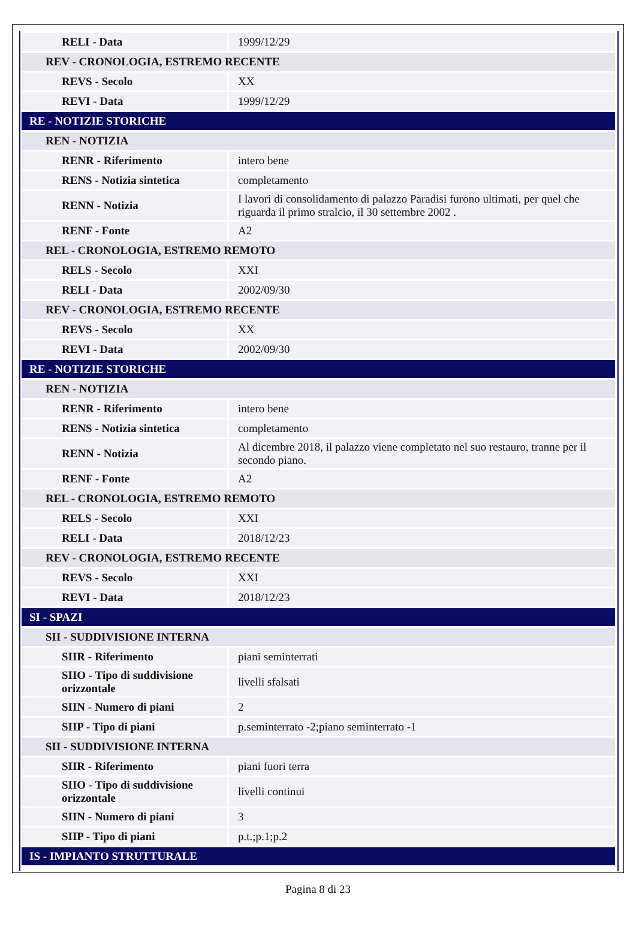| RELI - Data | 1999/12/29 |
| REV - CRONOLOGIA, ESTREMO RECENTE | |
| REVS - Secolo | XX |
| REVI - Data | 1999/12/29 |
| RE - NOTIZIE STORICHE | |
| REN - NOTIZIA | |
| RENR - Riferimento | intero bene |
| RENS - Notizia sintetica | completamento |
| RENN - Notizia | I lavori di consolidamento di palazzo Paradisi furono ultimati, per quel che riguarda il primo stralcio, il 30 settembre 2002 . |
| RENF - Fonte | A2 |
| REL - CRONOLOGIA, ESTREMO REMOTO | |
| RELS - Secolo | XXI |
| RELI - Data | 2002/09/30 |
| REV - CRONOLOGIA, ESTREMO RECENTE | |
| REVS - Secolo | XX |
| REVI - Data | 2002/09/30 |
| RE - NOTIZIE STORICHE | |
| REN - NOTIZIA | |
| RENR - Riferimento | intero bene |
| RENS - Notizia sintetica | completamento |
| RENN - Notizia | Al dicembre 2018, il palazzo viene completato nel suo restauro, tranne per il secondo piano. |
| RENF - Fonte | A2 |
| REL - CRONOLOGIA, ESTREMO REMOTO | |
| RELS - Secolo | XXI |
| RELI - Data | 2018/12/23 |
| REV - CRONOLOGIA, ESTREMO RECENTE | |
| REVS - Secolo | XXI |
| REVI - Data | 2018/12/23 |
| SI - SPAZI | |
| SII - SUDDIVISIONE INTERNA | |
| SIIR - Riferimento | piani seminterrati |
| SIIO - Tipo di suddivisione orizzontale | livelli sfalsati |
| SIIN - Numero di piani | 2 |
| SIIP - Tipo di piani | p.seminterrato -2;piano seminterrato -1 |
| SII - SUDDIVISIONE INTERNA | |
| SIIR - Riferimento | piani fuori terra |
| SIIO - Tipo di suddivisione orizzontale | livelli continui |
| SIIN - Numero di piani | 3 |
| SIIP - Tipo di piani | p.t.;p.1;p.2 |
| IS - IMPIANTO STRUTTURALE | |
Pagina 8 di 23